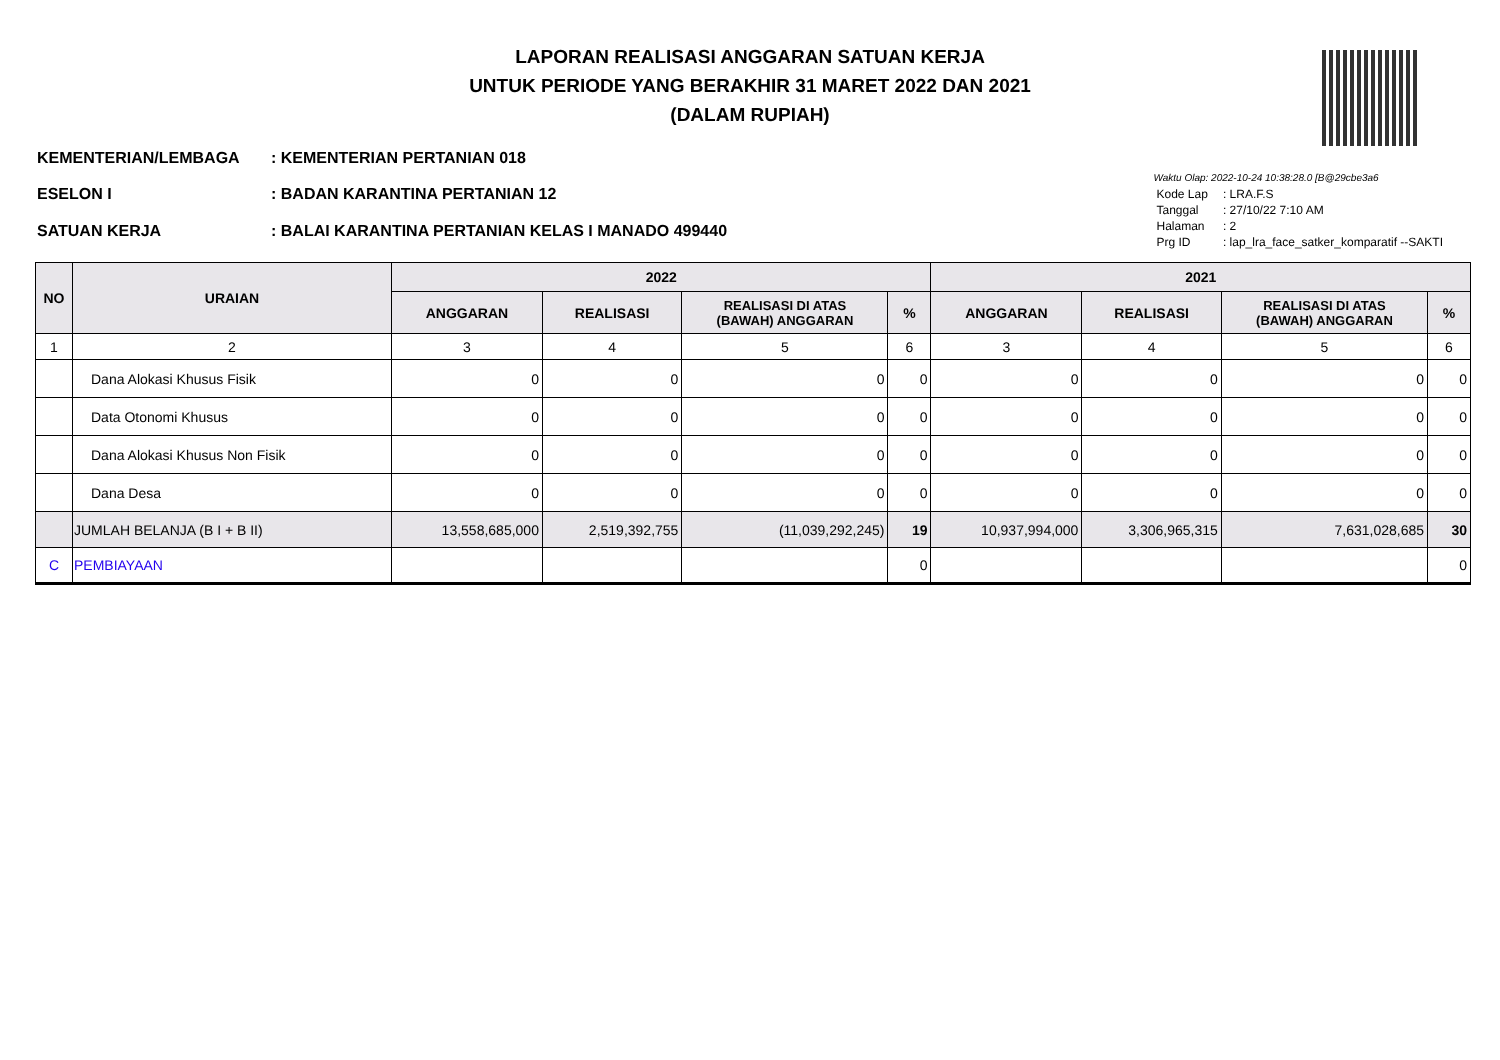LAPORAN REALISASI ANGGARAN SATUAN KERJA
UNTUK PERIODE YANG BERAKHIR 31 MARET 2022 DAN 2021
(DALAM RUPIAH)
| KEMENTERIAN/LEMBAGA | : KEMENTERIAN PERTANIAN 018 |
| ESELON I | : BADAN KARANTINA PERTANIAN 12 |
| SATUAN KERJA | : BALAI KARANTINA PERTANIAN KELAS I MANADO 499440 |
Waktu Olap: 2022-10-24 10:38:28.0 [B@29cbe3a6
| Kode Lap | : LRA.F.S |
| Tanggal | : 27/10/22 7:10 AM |
| Halaman | : 2 |
| Prg ID | : lap_lra_face_satker_komparatif --SAKTI |
| NO | URAIAN | 2022 | | | | 2021 | | | |
| --- | --- | --- | --- | --- | --- | --- | --- | --- | --- |
| | | ANGGARAN | REALISASI | REALISASI DI ATAS (BAWAH) ANGGARAN | % | ANGGARAN | REALISASI | REALISASI DI ATAS (BAWAH) ANGGARAN | % |
| 1 | 2 | 3 | 4 | 5 | 6 | 3 | 4 | 5 | 6 |
| | Dana Alokasi Khusus Fisik | 0 | 0 | 0 | 0 | 0 | 0 | 0 | 0 |
| | Data Otonomi Khusus | 0 | 0 | 0 | 0 | 0 | 0 | 0 | 0 |
| | Dana Alokasi Khusus Non Fisik | 0 | 0 | 0 | 0 | 0 | 0 | 0 | 0 |
| | Dana Desa | 0 | 0 | 0 | 0 | 0 | 0 | 0 | 0 |
| | JUMLAH BELANJA (B I + B II) | 13,558,685,000 | 2,519,392,755 | (11,039,292,245) | 19 | 10,937,994,000 | 3,306,965,315 | 7,631,028,685 | 30 |
| C | PEMBIAYAAN | | | | 0 | | | | 0 |